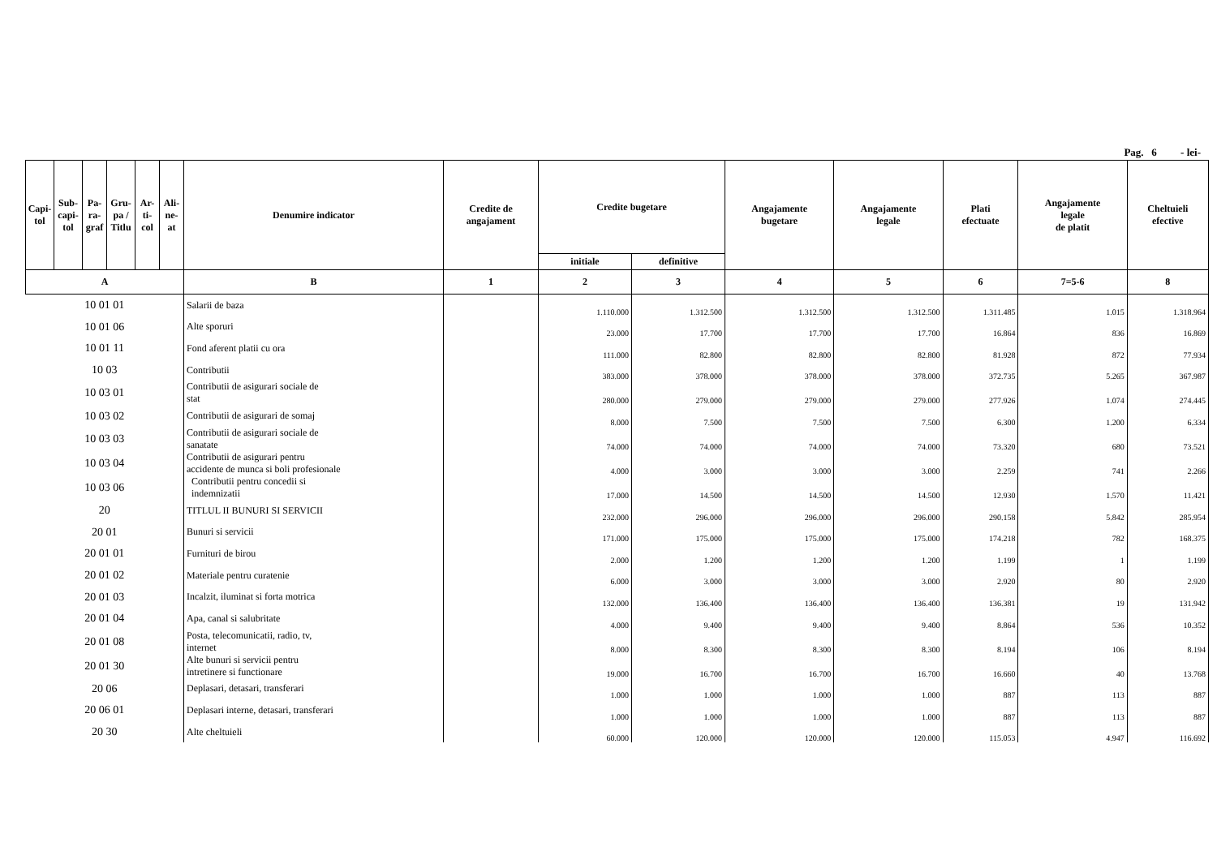Pag. 6 - lei-
| Capi- tol | Sub- capi- tol | Pa- ra- graf | Gru- pa / Titlu | Ar- ti- col | Ali- ne- at | Denumire indicator | Credite de angajament | Credite bugetare | | Angajamente bugetare | Angajamente legale | Plati efectuate | Angajamente legale de platit | Cheltuieli efective |
| --- | --- | --- | --- | --- | --- | --- | --- | --- | --- | --- | --- | --- | --- | --- |
| | | | | | | | | initiale | definitive | | | | | |
| A | | | | | | B | 1 | 2 | 3 | 4 | 5 | 6 | 7=5-6 | 8 |
| 10 01 01 | | | | | | Salarii de baza | | 1.110.000 | 1.312.500 | 1.312.500 | 1.312.500 | 1.311.485 | 1.015 | 1.318.964 |
| 10 01 06 | | | | | | Alte sporuri | | 23.000 | 17.700 | 17.700 | 17.700 | 16.864 | 836 | 16.869 |
| 10 01 11 | | | | | | Fond aferent platii cu ora | | 111.000 | 82.800 | 82.800 | 82.800 | 81.928 | 872 | 77.934 |
| 10 03 | | | | | | Contributii | | 383.000 | 378.000 | 378.000 | 378.000 | 372.735 | 5.265 | 367.987 |
| 10 03 01 | | | | | | Contributii de asigurari sociale de stat | | 280.000 | 279.000 | 279.000 | 279.000 | 277.926 | 1.074 | 274.445 |
| 10 03 02 | | | | | | Contributii de asigurari de somaj | | 8.000 | 7.500 | 7.500 | 7.500 | 6.300 | 1.200 | 6.334 |
| 10 03 03 | | | | | | Contributii de asigurari sociale de sanatate | | 74.000 | 74.000 | 74.000 | 74.000 | 73.320 | 680 | 73.521 |
| 10 03 04 | | | | | | Contributii de asigurari pentru accidente de munca si boli profesionale | | 4.000 | 3.000 | 3.000 | 3.000 | 2.259 | 741 | 2.266 |
| 10 03 06 | | | | | | Contributii pentru concedii si indemnizatii | | 17.000 | 14.500 | 14.500 | 14.500 | 12.930 | 1.570 | 11.421 |
| 20 | | | | | | TITLUL II BUNURI SI SERVICII | | 232.000 | 296.000 | 296.000 | 296.000 | 290.158 | 5.842 | 285.954 |
| 20 01 | | | | | | Bunuri si servicii | | 171.000 | 175.000 | 175.000 | 175.000 | 174.218 | 782 | 168.375 |
| 20 01 01 | | | | | | Furnituri de birou | | 2.000 | 1.200 | 1.200 | 1.200 | 1.199 | 1 | 1.199 |
| 20 01 02 | | | | | | Materiale pentru curatenie | | 6.000 | 3.000 | 3.000 | 3.000 | 2.920 | 80 | 2.920 |
| 20 01 03 | | | | | | Incalzit, iluminat si forta motrica | | 132.000 | 136.400 | 136.400 | 136.400 | 136.381 | 19 | 131.942 |
| 20 01 04 | | | | | | Apa, canal si salubritate | | 4.000 | 9.400 | 9.400 | 9.400 | 8.864 | 536 | 10.352 |
| 20 01 08 | | | | | | Posta, telecomunicatii, radio, tv, internet | | 8.000 | 8.300 | 8.300 | 8.300 | 8.194 | 106 | 8.194 |
| 20 01 30 | | | | | | Alte bunuri si servicii pentru intretinere si functionare | | 19.000 | 16.700 | 16.700 | 16.700 | 16.660 | 40 | 13.768 |
| 20 06 | | | | | | Deplasari, detasari, transferari | | 1.000 | 1.000 | 1.000 | 1.000 | 887 | 113 | 887 |
| 20 06 01 | | | | | | Deplasari interne, detasari, transferari | | 1.000 | 1.000 | 1.000 | 1.000 | 887 | 113 | 887 |
| 20 30 | | | | | | Alte cheltuieli | | 60.000 | 120.000 | 120.000 | 120.000 | 115.053 | 4.947 | 116.692 |